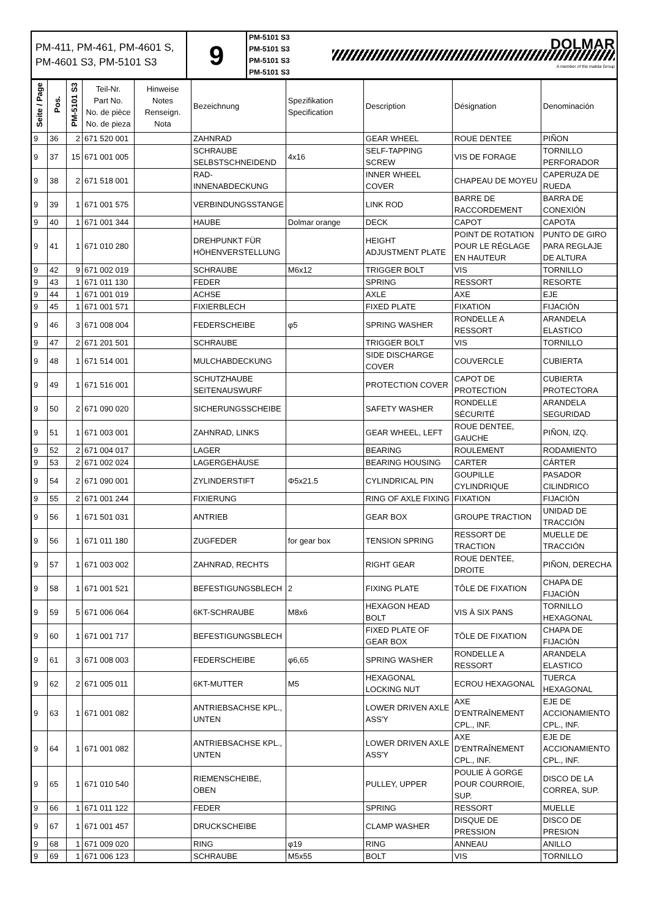| PM-411, PM-461, PM-4601 S, PM-4601 S3, PM-5101 S3 | 9 | PM-5101 S3 PM-5101 S3 PM-5101 S3 PM-5101 S3 | DOLMAR A member of the makita Group |
| Seite / Page | Pos. | PM-5101 S3 | Teil-Nr. Part No. No. de pièce No. de pieza | Hinweise Notes Renseign. Nota | Bezeichnung | Spezifikation Specification | Description | Désignation | Denominación |
| --- | --- | --- | --- | --- | --- | --- | --- | --- | --- |
| 9 | 36 | 2 | 671 520 001 | | ZAHNRAD | | GEAR WHEEL | ROUE DENTEE | PIÑON |
| 9 | 37 | 15 | 671 001 005 | | SCHRAUBE SELBSTSCHNEIDEND | 4x16 | SELF-TAPPING SCREW | VIS DE FORAGE | TORNILLO PERFORADOR |
| 9 | 38 | 2 | 671 518 001 | | RAD-INNENABDECKUNG | | INNER WHEEL COVER | CHAPEAU DE MOYEU | CAPERUZA DE RUEDA |
| 9 | 39 | 1 | 671 001 575 | | VERBINDUNGSSTANGE | | LINK ROD | BARRE DE RACCORDEMENT | BARRA DE CONEXIÓN |
| 9 | 40 | 1 | 671 001 344 | | HAUBE | Dolmar orange | DECK | CAPOT | CAPOTA |
| 9 | 41 | 1 | 671 010 280 | | DREHPUNKT FÜR HÖHENVERSTELLUNG | | HEIGHT ADJUSTMENT PLATE | POINT DE ROTATION POUR LE RÉGLAGE EN HAUTEUR | PUNTO DE GIRO PARA REGLAJE DE ALTURA |
| 9 | 42 | 9 | 671 002 019 | | SCHRAUBE | M6x12 | TRIGGER BOLT | VIS | TORNILLO |
| 9 | 43 | 1 | 671 011 130 | | FEDER | | SPRING | RESSORT | RESORTE |
| 9 | 44 | 1 | 671 001 019 | | ACHSE | | AXLE | AXE | EJE |
| 9 | 45 | 1 | 671 001 571 | | FIXIERBLECH | | FIXED PLATE | FIXATION | FIJACIÓN |
| 9 | 46 | 3 | 671 008 004 | | FEDERSCHEIBE | φ5 | SPRING WASHER | RONDELLE A RESSORT | ARANDELA ELASTICO |
| 9 | 47 | 2 | 671 201 501 | | SCHRAUBE | | TRIGGER BOLT | VIS | TORNILLO |
| 9 | 48 | 1 | 671 514 001 | | MULCHABDECKUNG | | SIDE DISCHARGE COVER | COUVERCLE | CUBIERTA |
| 9 | 49 | 1 | 671 516 001 | | SCHUTZHAUBE SEITENAUSWURF | | PROTECTION COVER | CAPOT DE PROTECTION | CUBIERTA PROTECTORA |
| 9 | 50 | 2 | 671 090 020 | | SICHERUNGSSCHEIBE | | SAFETY WASHER | RONDELLE SÉCURITÉ | ARANDELA SEGURIDAD |
| 9 | 51 | 1 | 671 003 001 | | ZAHNRAD, LINKS | | GEAR WHEEL, LEFT | ROUE DENTEE, GAUCHE | PIÑON, IZQ. |
| 9 | 52 | 2 | 671 004 017 | | LAGER | | BEARING | ROULEMENT | RODAMIENTO |
| 9 | 53 | 2 | 671 002 024 | | LAGERGEHÄUSE | | BEARING HOUSING | CARTER | CÁRTER |
| 9 | 54 | 2 | 671 090 001 | | ZYLINDERSTIFT | Φ5x21.5 | CYLINDRICAL PIN | GOUPILLE CYLINDRIQUE | PASADOR CILINDRICO |
| 9 | 55 | 2 | 671 001 244 | | FIXIERUNG | | RING OF AXLE FIXING | FIXATION | FIJACIÓN |
| 9 | 56 | 1 | 671 501 031 | | ANTRIEB | | GEAR BOX | GROUPE TRACTION | UNIDAD DE TRACCIÓN |
| 9 | 56 | 1 | 671 011 180 | | ZUGFEDER | for gear box | TENSION SPRING | RESSORT DE TRACTION | MUELLE DE TRACCIÓN |
| 9 | 57 | 1 | 671 003 002 | | ZAHNRAD, RECHTS | | RIGHT GEAR | ROUE DENTEE, DROITE | PIÑON, DERECHA |
| 9 | 58 | 1 | 671 001 521 | | BEFESTIGUNGSBLECH | 2 | FIXING PLATE | TÔLE DE FIXATION | CHAPA DE FIJACIÓN |
| 9 | 59 | 5 | 671 006 064 | | 6KT-SCHRAUBE | M8x6 | HEXAGON HEAD BOLT | VIS À SIX PANS | TORNILLO HEXAGONAL |
| 9 | 60 | 1 | 671 001 717 | | BEFESTIGUNGSBLECH | | FIXED PLATE OF GEAR BOX | TÔLE DE FIXATION | CHAPA DE FIJACIÓN |
| 9 | 61 | 3 | 671 008 003 | | FEDERSCHEIBE | φ6,65 | SPRING WASHER | RONDELLE A RESSORT | ARANDELA ELASTICO |
| 9 | 62 | 2 | 671 005 011 | | 6KT-MUTTER | M5 | HEXAGONAL LOCKING NUT | ECROU HEXAGONAL | TUERCA HEXAGONAL |
| 9 | 63 | 1 | 671 001 082 | | ANTRIEBSACHSE KPL., UNTEN | | LOWER DRIVEN AXLE ASS'Y | AXE D'ENTRAÎNEMENT CPL., INF. | EJE DE ACCIONAMIENTO CPL., INF. |
| 9 | 64 | 1 | 671 001 082 | | ANTRIEBSACHSE KPL., UNTEN | | LOWER DRIVEN AXLE ASS'Y | AXE D'ENTRAÎNEMENT CPL., INF. | EJE DE ACCIONAMIENTO CPL., INF. |
| 9 | 65 | 1 | 671 010 540 | | RIEMENSCHEIBE, OBEN | | PULLEY, UPPER | POULIE À GORGE POUR COURROIE, SUP. | DISCO DE LA CORREA, SUP. |
| 9 | 66 | 1 | 671 011 122 | | FEDER | | SPRING | RESSORT | MUELLE |
| 9 | 67 | 1 | 671 001 457 | | DRUCKSCHEIBE | | CLAMP WASHER | DISQUE DE PRESSION | DISCO DE PRESION |
| 9 | 68 | 1 | 671 009 020 | | RING | φ19 | RING | ANNEAU | ANILLO |
| 9 | 69 | 1 | 671 006 123 | | SCHRAUBE | M5x55 | BOLT | VIS | TORNILLO |